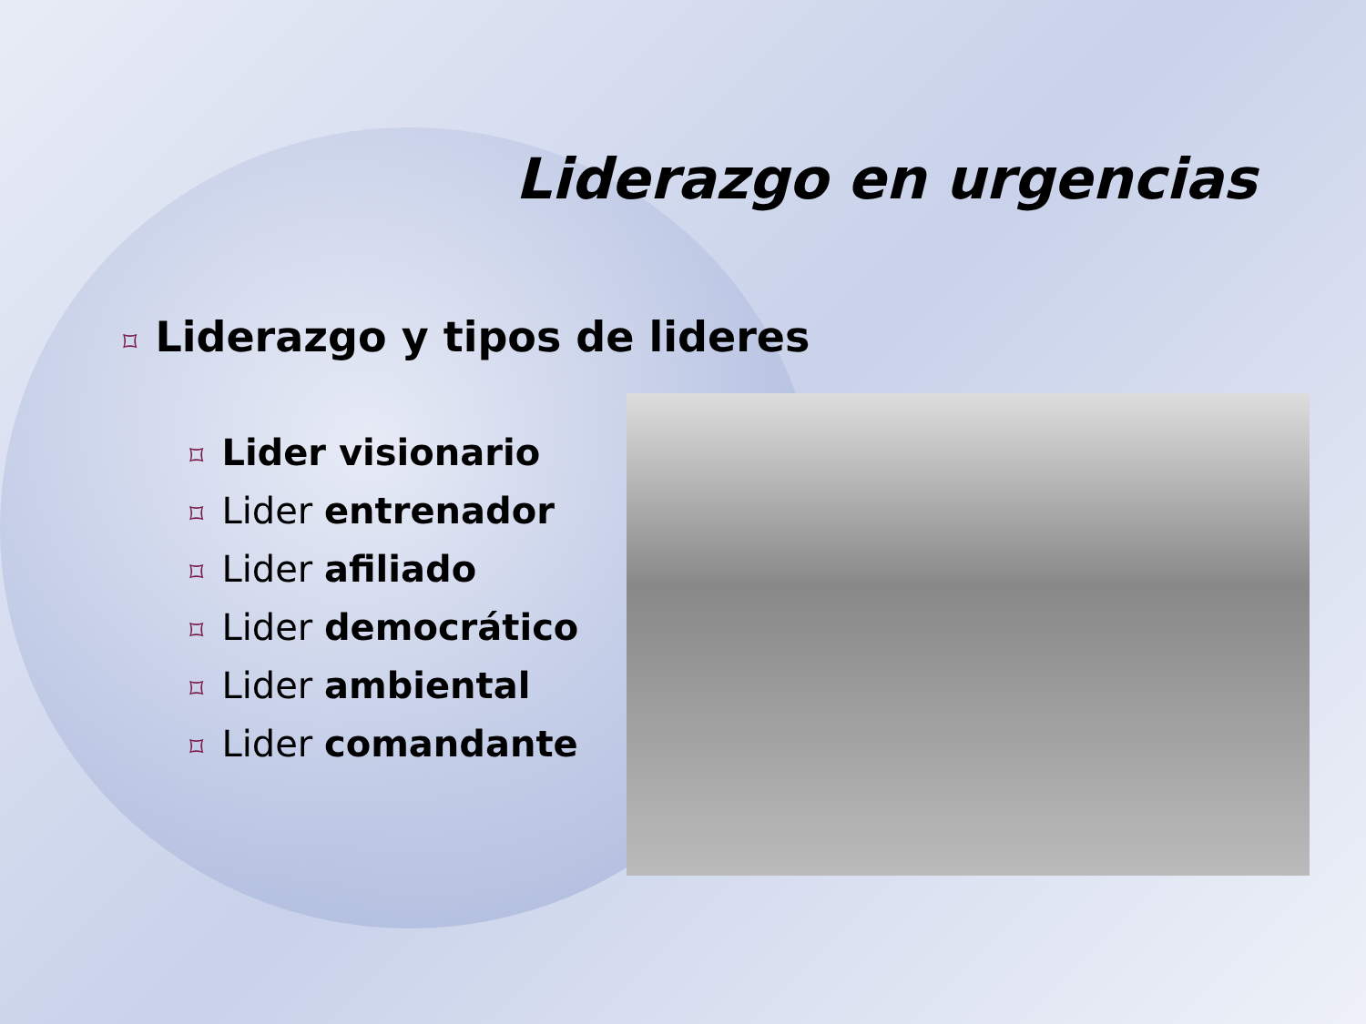Liderazgo en urgencias
⌑ Liderazgo y tipos de lideres
⌑ Lider visionario
⌑ Lider entrenador
⌑ Lider afiliado
⌑ Lider democrático
⌑ Lider ambiental
⌑ Lider comandante